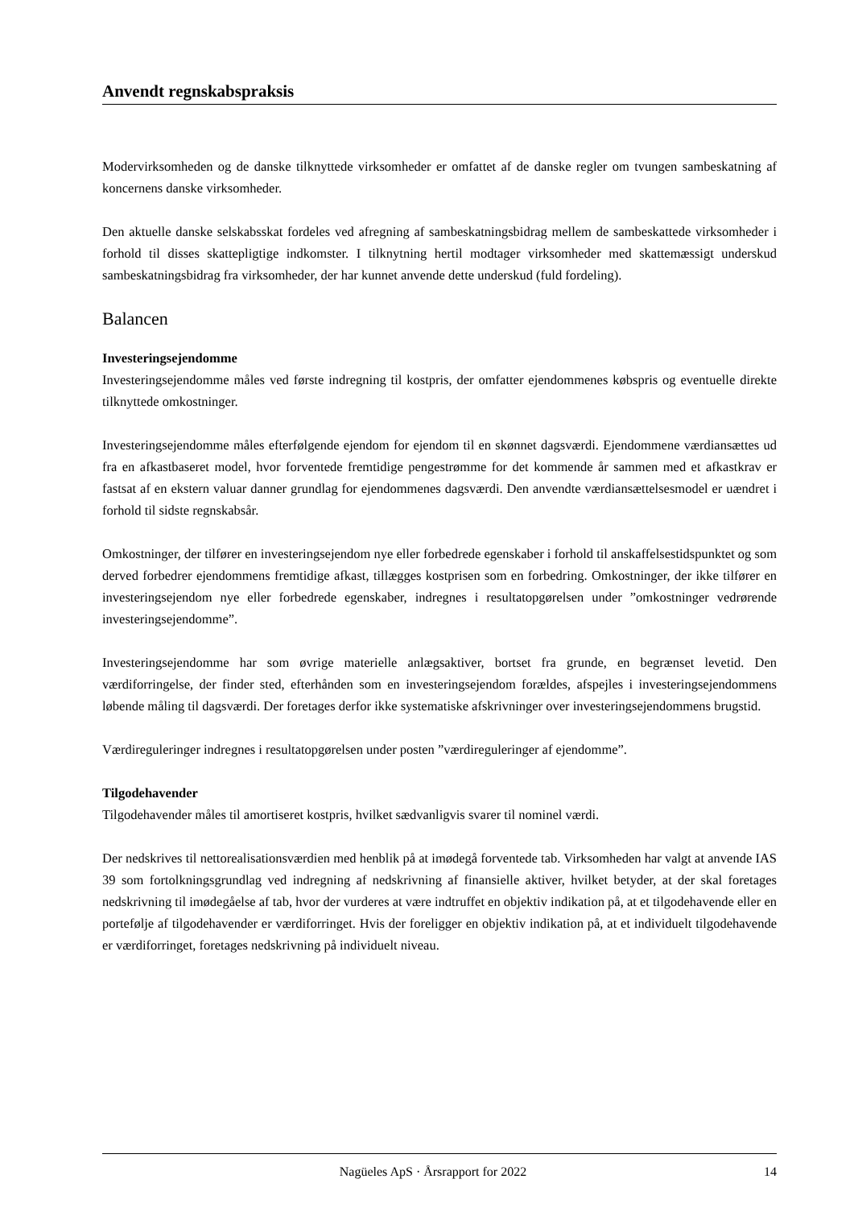Anvendt regnskabspraksis
Modervirksomheden og de danske tilknyttede virksomheder er omfattet af de danske regler om tvungen sambeskatning af koncernens danske virksomheder.
Den aktuelle danske selskabsskat fordeles ved afregning af sambeskatningsbidrag mellem de sambeskattede virksomheder i forhold til disses skattepligtige indkomster. I tilknytning hertil modtager virksomheder med skattemæssigt underskud sambeskatningsbidrag fra virksomheder, der har kunnet anvende dette underskud (fuld fordeling).
Balancen
Investeringsejendomme
Investeringsejendomme måles ved første indregning til kostpris, der omfatter ejendommenes købspris og eventuelle direkte tilknyttede omkostninger.
Investeringsejendomme måles efterfølgende ejendom for ejendom til en skønnet dagsværdi. Ejendommene værdiansættes ud fra en afkastbaseret model, hvor forventede fremtidige pengestrømme for det kommende år sammen med et afkastkrav er fastsat af en ekstern valuar danner grundlag for ejendommenes dagsværdi. Den anvendte værdiansættelsesmodel er uændret i forhold til sidste regnskabsår.
Omkostninger, der tilfører en investeringsejendom nye eller forbedrede egenskaber i forhold til anskaffelsestidspunktet og som derved forbedrer ejendommens fremtidige afkast, tillægges kostprisen som en forbedring. Omkostninger, der ikke tilfører en investeringsejendom nye eller forbedrede egenskaber, indregnes i resultatopgørelsen under ”omkostninger vedrørende investeringsejendomme”.
Investeringsejendomme har som øvrige materielle anlægsaktiver, bortset fra grunde, en begrænset levetid. Den værdiforringelse, der finder sted, efterhånden som en investeringsejendom forældes, afspejles i investeringsejendommens løbende måling til dagsværdi. Der foretages derfor ikke systematiske afskrivninger over investeringsejendommens brugstid.
Værdireguleringer indregnes i resultatopgørelsen under posten ”værdireguleringer af ejendomme”.
Tilgodehavender
Tilgodehavender måles til amortiseret kostpris, hvilket sædvanligvis svarer til nominel værdi.
Der nedskrives til nettorealisationsværdien med henblik på at imødegå forventede tab. Virksomheden har valgt at anvende IAS 39 som fortolkningsgrundlag ved indregning af nedskrivning af finansielle aktiver, hvilket betyder, at der skal foretages nedskrivning til imødegåelse af tab, hvor der vurderes at være indtruffet en objektiv indikation på, at et tilgodehavende eller en portefølje af tilgodehavender er værdiforringet. Hvis der foreligger en objektiv indikation på, at et individuelt tilgodehavende er værdiforringet, foretages nedskrivning på individuelt niveau.
Nagüeles ApS · Årsrapport for 2022 14